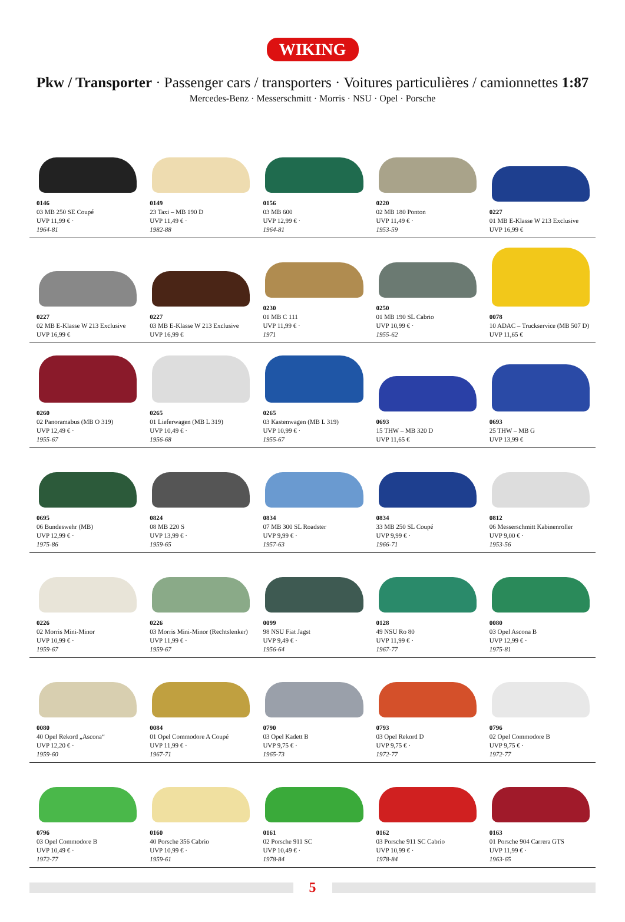WIKING
Pkw / Transporter · Passenger cars / transporters · Voitures particulières / camionnettes 1:87
Mercedes-Benz · Messerschmitt · Morris · NSU · Opel · Porsche
0146
03 MB 250 SE Coupé
UVP 11,99 € ·
1964-81
0149
23 Taxi – MB 190 D
UVP 11,49 € ·
1982-88
0156
03 MB 600
UVP 12,99 € ·
1964-81
0220
02 MB 180 Ponton
UVP 11,49 € ·
1953-59
0227
01 MB E-Klasse W 213 Exclusive
UVP 16,99 €
0227
02 MB E-Klasse W 213 Exclusive
UVP 16,99 €
0227
03 MB E-Klasse W 213 Exclusive
UVP 16,99 €
0230
01 MB C 111
UVP 11,99 € ·
1971
0250
01 MB 190 SL Cabrio
UVP 10,99 € ·
1955-62
0078
10 ADAC – Truckservice (MB 507 D)
UVP 11,65 €
0260
02 Panoramabus (MB O 319)
UVP 12,49 € ·
1955-67
0265
01 Lieferwagen (MB L 319)
UVP 10,49 € ·
1956-68
0265
03 Kastenwagen (MB L 319)
UVP 10,99 € ·
1955-67
0693
15 THW – MB 320 D
UVP 11,65 €
0693
25 THW – MB G
UVP 13,99 €
0695
06 Bundeswehr (MB)
UVP 12,99 € ·
1975-86
0824
08 MB 220 S
UVP 13,99 € ·
1959-65
0834
07 MB 300 SL Roadster
UVP 9,99 € ·
1957-63
0834
33 MB 250 SL Coupé
UVP 9,99 € ·
1966-71
0812
06 Messerschmitt Kabinenroller
UVP 9,00 € ·
1953-56
0226
02 Morris Mini-Minor
UVP 10,99 € ·
1959-67
0226
03 Morris Mini-Minor (Rechtslenker)
UVP 11,99 € ·
1959-67
0099
98 NSU Fiat Jagst
UVP 9,49 € ·
1956-64
0128
49 NSU Ro 80
UVP 11,99 € ·
1967-77
0080
03 Opel Ascona B
UVP 12,99 € ·
1975-81
0080
40 Opel Rekord „Ascona“
UVP 12,20 € ·
1959-60
0084
01 Opel Commodore A Coupé
UVP 11,99 € ·
1967-71
0790
03 Opel Kadett B
UVP 9,75 € ·
1965-73
0793
03 Opel Rekord D
UVP 9,75 € ·
1972-77
0796
02 Opel Commodore B
UVP 9,75 € ·
1972-77
0796
03 Opel Commodore B
UVP 10,49 € ·
1972-77
0160
40 Porsche 356 Cabrio
UVP 10,99 € ·
1959-61
0161
02 Porsche 911 SC
UVP 10,49 € ·
1978-84
0162
03 Porsche 911 SC Cabrio
UVP 10,99 € ·
1978-84
0163
01 Porsche 904 Carrera GTS
UVP 11,99 € ·
1963-65
5